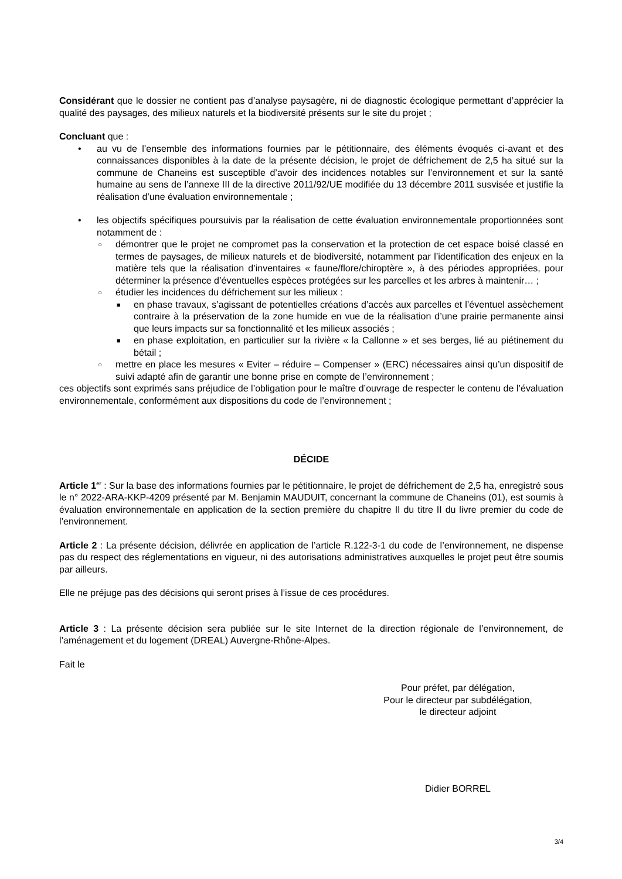Considérant que le dossier ne contient pas d’analyse paysagère, ni de diagnostic écologique permettant d’apprécier la qualité des paysages, des milieux naturels et la biodiversité présents sur le site du projet ;
Concluant que :
• au vu de l’ensemble des informations fournies par le pétitionnaire, des éléments évoqués ci-avant et des connaissances disponibles à la date de la présente décision, le projet de défrichement de 2,5 ha situé sur la commune de Chaneins est susceptible d’avoir des incidences notables sur l’environnement et sur la santé humaine au sens de l’annexe III de la directive 2011/92/UE modifiée du 13 décembre 2011 susvisée et justifie la réalisation d’une évaluation environnementale ;
• les objectifs spécifiques poursuivis par la réalisation de cette évaluation environnementale proportionnées sont notamment de :
○ démontrer que le projet ne compromet pas la conservation et la protection de cet espace boisé classé en termes de paysages, de milieux naturels et de biodiversité, notamment par l’identification des enjeux en la matière tels que la réalisation d’inventaires « faune/flore/chiroptère », à des périodes appropriées, pour déterminer la présence d’éventuelles espèces protégées sur les parcelles et les arbres à maintenir… ;
○ étudier les incidences du défrichement sur les milieux :
■ en phase travaux, s’agissant de potentielles créations d’accès aux parcelles et l’éventuel assèchement contraire à la préservation de la zone humide en vue de la réalisation d’une prairie permanente ainsi que leurs impacts sur sa fonctionnalité et les milieux associés ;
■ en phase exploitation, en particulier sur la rivière « la Callonne » et ses berges, lié au piétinement du bétail ;
○ mettre en place les mesures « Eviter – réduire – Compenser » (ERC) nécessaires ainsi qu’un dispositif de suivi adapté afin de garantir une bonne prise en compte de l’environnement ;
ces objectifs sont exprimés sans préjudice de l’obligation pour le maître d’ouvrage de respecter le contenu de l’évaluation environnementale, conformément aux dispositions du code de l’environnement ;
DÉCIDE
Article 1<sup>er</sup> : Sur la base des informations fournies par le pétitionnaire, le projet de défrichement de 2,5 ha, enregistré sous le n° 2022-ARA-KKP-4209 présenté par M. Benjamin MAUDUIT, concernant la commune de Chaneins (01), est soumis à évaluation environnementale en application de la section première du chapitre II du titre II du livre premier du code de l’environnement.
Article 2 : La présente décision, délivrée en application de l’article R.122-3-1 du code de l’environnement, ne dispense pas du respect des réglementations en vigueur, ni des autorisations administratives auxquelles le projet peut être soumis par ailleurs.
Elle ne préjuge pas des décisions qui seront prises à l’issue de ces procédures.
Article 3 : La présente décision sera publiée sur le site Internet de la direction régionale de l’environnement, de l’aménagement et du logement (DREAL) Auvergne-Rhône-Alpes.
Fait le
Pour préfet, par délégation,
Pour le directeur par subdélégation,
le directeur adjoint
Didier BORREL
3/4